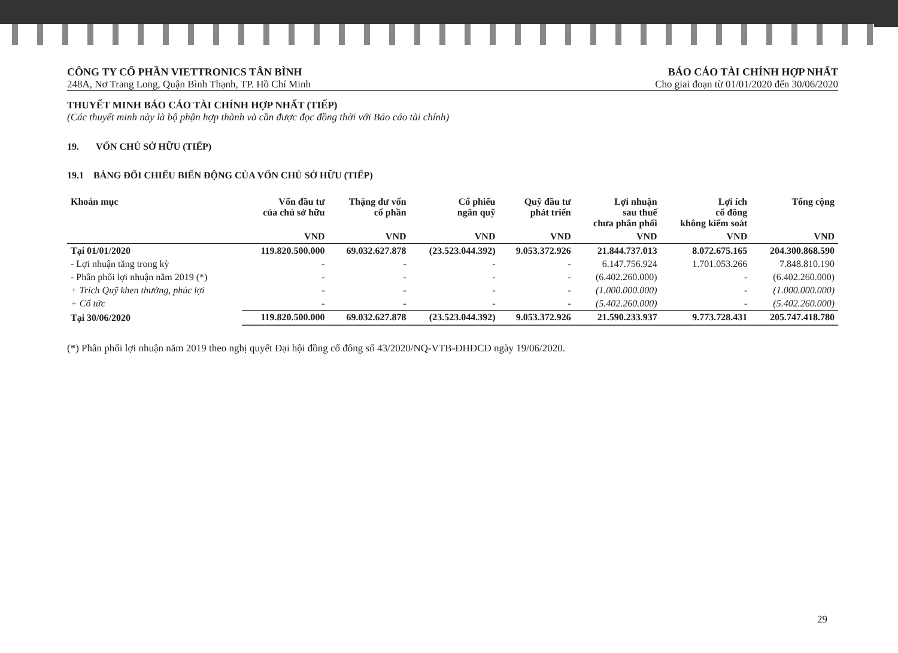CÔNG TY CỔ PHẦN VIETTRONICS TÂN BÌNH
248A, Nơ Trang Long, Quận Bình Thạnh, TP. Hồ Chí Minh
BÁO CÁO TÀI CHÍNH HỢP NHẤT
Cho giai đoạn từ 01/01/2020 đến 30/06/2020
THUYẾT MINH BÁO CÁO TÀI CHÍNH HỢP NHẤT (TIẾP)
(Các thuyết minh này là bộ phận hợp thành và cần được đọc đồng thời với Báo cáo tài chính)
19. VỐN CHỦ SỞ HỮU (TIẾP)
19.1 BẢNG ĐỐI CHIẾU BIẾN ĐỘNG CỦA VỐN CHỦ SỞ HỮU (TIẾP)
| Khoản mục | Vốn đầu tư của chủ sở hữu | Thặng dư vốn cổ phần | Cổ phiếu ngân quỹ | Quỹ đầu tư phát triển | Lợi nhuận sau thuế chưa phân phối | Lợi ích cổ đông không kiểm soát | Tổng cộng |
| --- | --- | --- | --- | --- | --- | --- | --- |
| | VND | VND | VND | VND | VND | VND | VND |
| Tại 01/01/2020 | 119.820.500.000 | 69.032.627.878 | (23.523.044.392) | 9.053.372.926 | 21.844.737.013 | 8.072.675.165 | 204.300.868.590 |
| - Lợi nhuận tăng trong kỳ | - | - | - | - | 6.147.756.924 | 1.701.053.266 | 7.848.810.190 |
| - Phân phối lợi nhuận năm 2019 (*) | - | - | - | - | (6.402.260.000) | - | (6.402.260.000) |
| + Trích Quỹ khen thưởng, phúc lợi | - | - | - | - | (1.000.000.000) | - | (1.000.000.000) |
| + Cổ tức | - | - | - | - | (5.402.260.000) | - | (5.402.260.000) |
| Tại 30/06/2020 | 119.820.500.000 | 69.032.627.878 | (23.523.044.392) | 9.053.372.926 | 21.590.233.937 | 9.773.728.431 | 205.747.418.780 |
(*) Phân phối lợi nhuận năm 2019 theo nghị quyết Đại hội đồng cổ đông số 43/2020/NQ-VTB-ĐHĐCĐ ngày 19/06/2020.
29